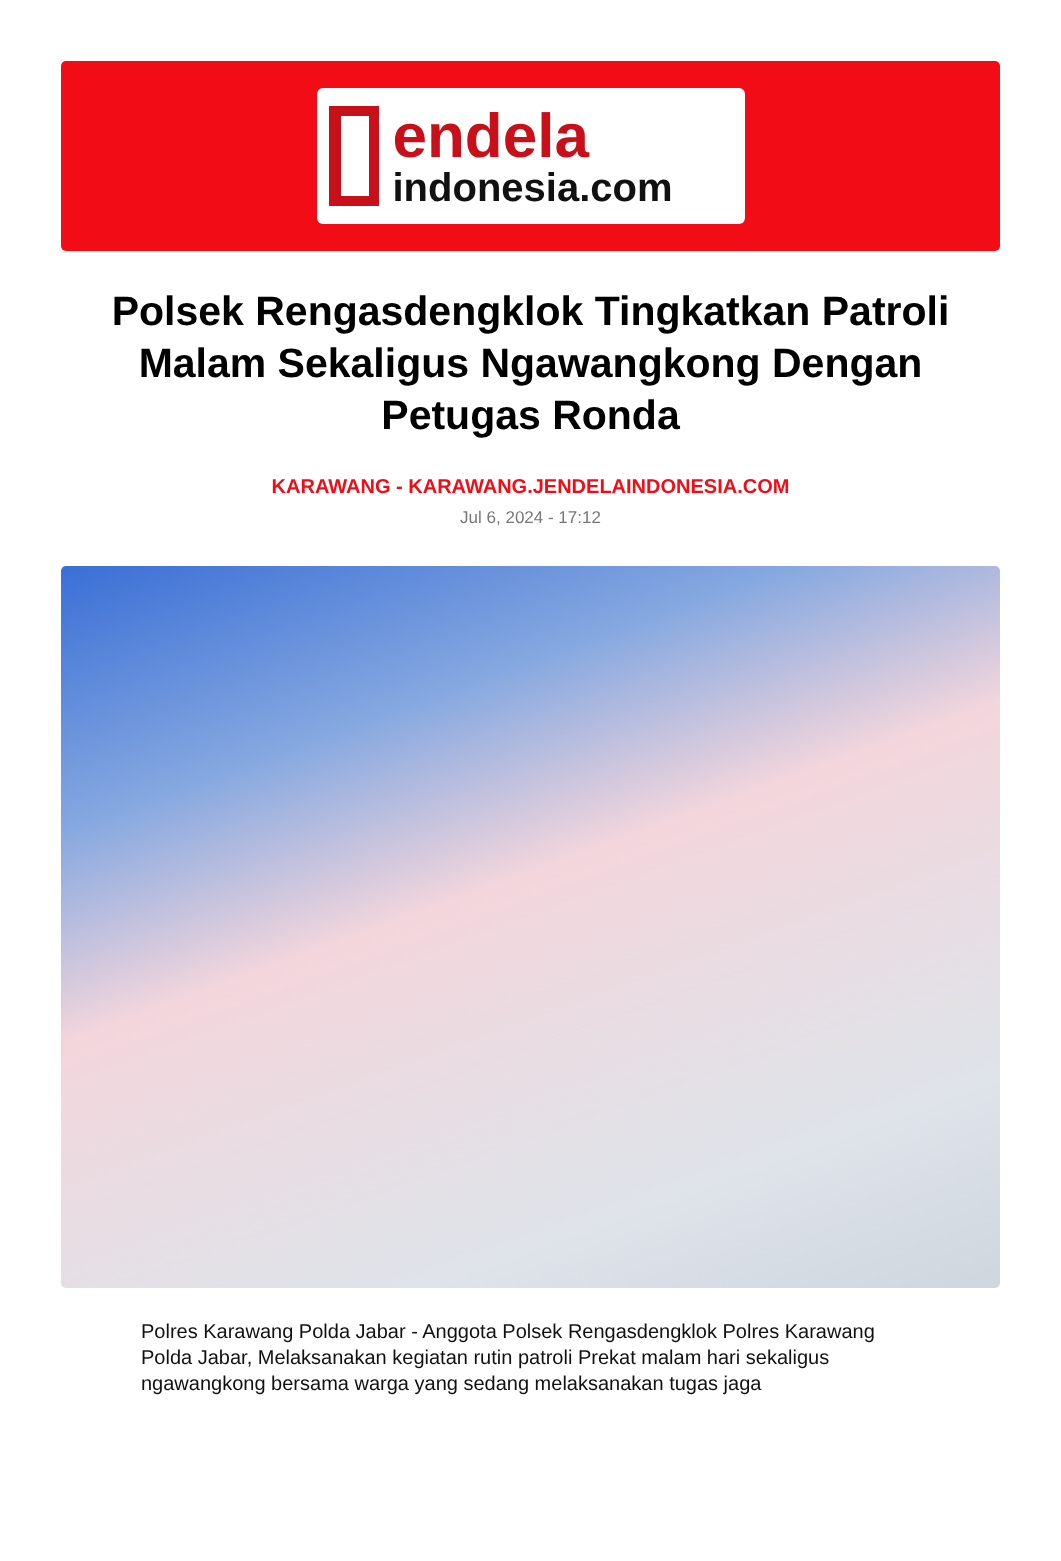endela
indonesia.com
Polsek Rengasdengklok Tingkatkan Patroli Malam Sekaligus Ngawangkong Dengan Petugas Ronda
KARAWANG - KARAWANG.JENDELAINDONESIA.COM
Jul 6, 2024 - 17:12
Polres Karawang Polda Jabar - Anggota Polsek Rengasdengklok Polres Karawang Polda Jabar, Melaksanakan kegiatan rutin patroli Prekat malam hari sekaligus ngawangkong bersama warga yang sedang melaksanakan tugas jaga